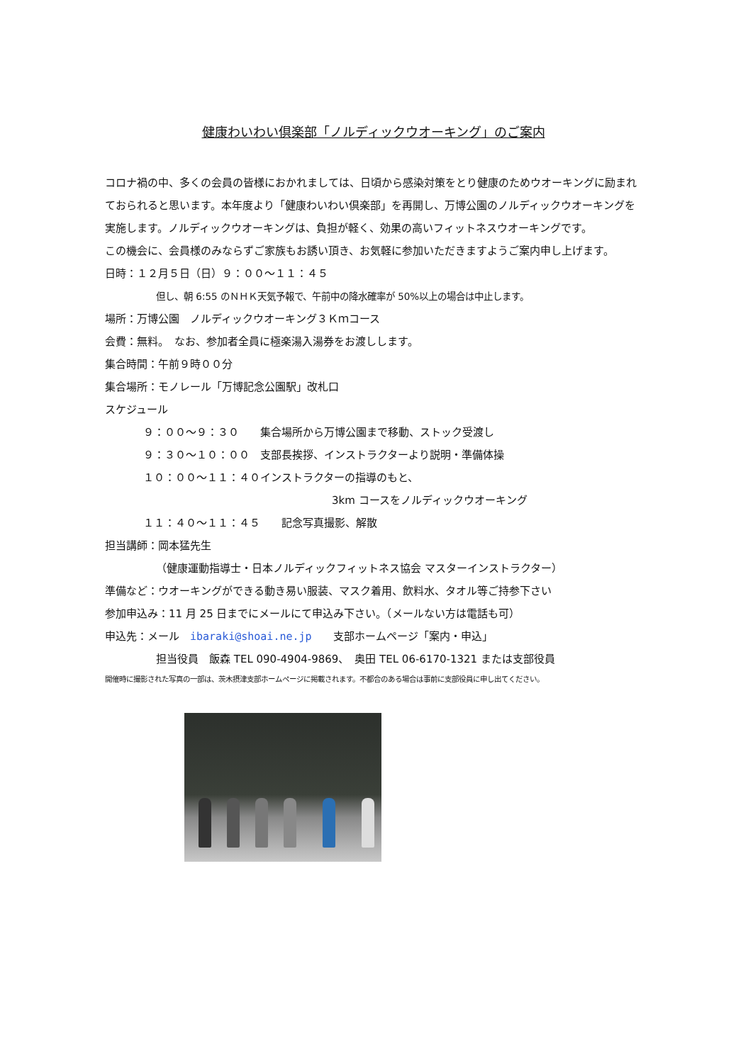健康わいわい倶楽部「ノルディックウオーキング」のご案内
コロナ禍の中、多くの会員の皆様におかれましては、日頃から感染対策をとり健康のためウオーキングに励まれておられると思います。本年度より「健康わいわい倶楽部」を再開し、万博公園のノルディックウオーキングを実施します。ノルディックウオーキングは、負担が軽く、効果の高いフィットネスウオーキングです。
この機会に、会員様のみならずご家族もお誘い頂き、お気軽に参加いただきますようご案内申し上げます。
日時：１２月５日（日）９：００～１１：４５
但し、朝 6:55 のＮＨＫ天気予報で、午前中の降水確率が 50%以上の場合は中止します。
場所：万博公園　ノルディックウオーキング３Ｋｍコース
会費：無料。　なお、参加者全員に極楽湯入湯券をお渡しします。
集合時間：午前９時００分
集合場所：モノレール「万博記念公園駅」改札口
スケジュール
９：００～９：３０　　集合場所から万博公園まで移動、ストック受渡し
９：３０～１０：００　支部長挨拶、インストラクターより説明・準備体操
１０：００～１１：４０インストラクターの指導のもと、
3km コースをノルディックウオーキング
１１：４０～１１：４５　　記念写真撮影、解散
担当講師：岡本猛先生
（健康運動指導士・日本ノルディックフィットネス協会 マスターインストラクター）
準備など：ウオーキングができる動き易い服装、マスク着用、飲料水、タオル等ご持参下さい
参加申込み：11 月 25 日までにメールにて申込み下さい。（メールない方は電話も可）
申込先：メール　ibaraki@shoai.ne.jp　　支部ホームページ「案内・申込」
担当役員　飯森 TEL 090-4904-9869、　奥田 TEL 06-6170-1321 または支部役員
開催時に撮影された写真の一部は、茨木摂津支部ホームページに掲載されます。不都合のある場合は事前に支部役員に申し出てください。